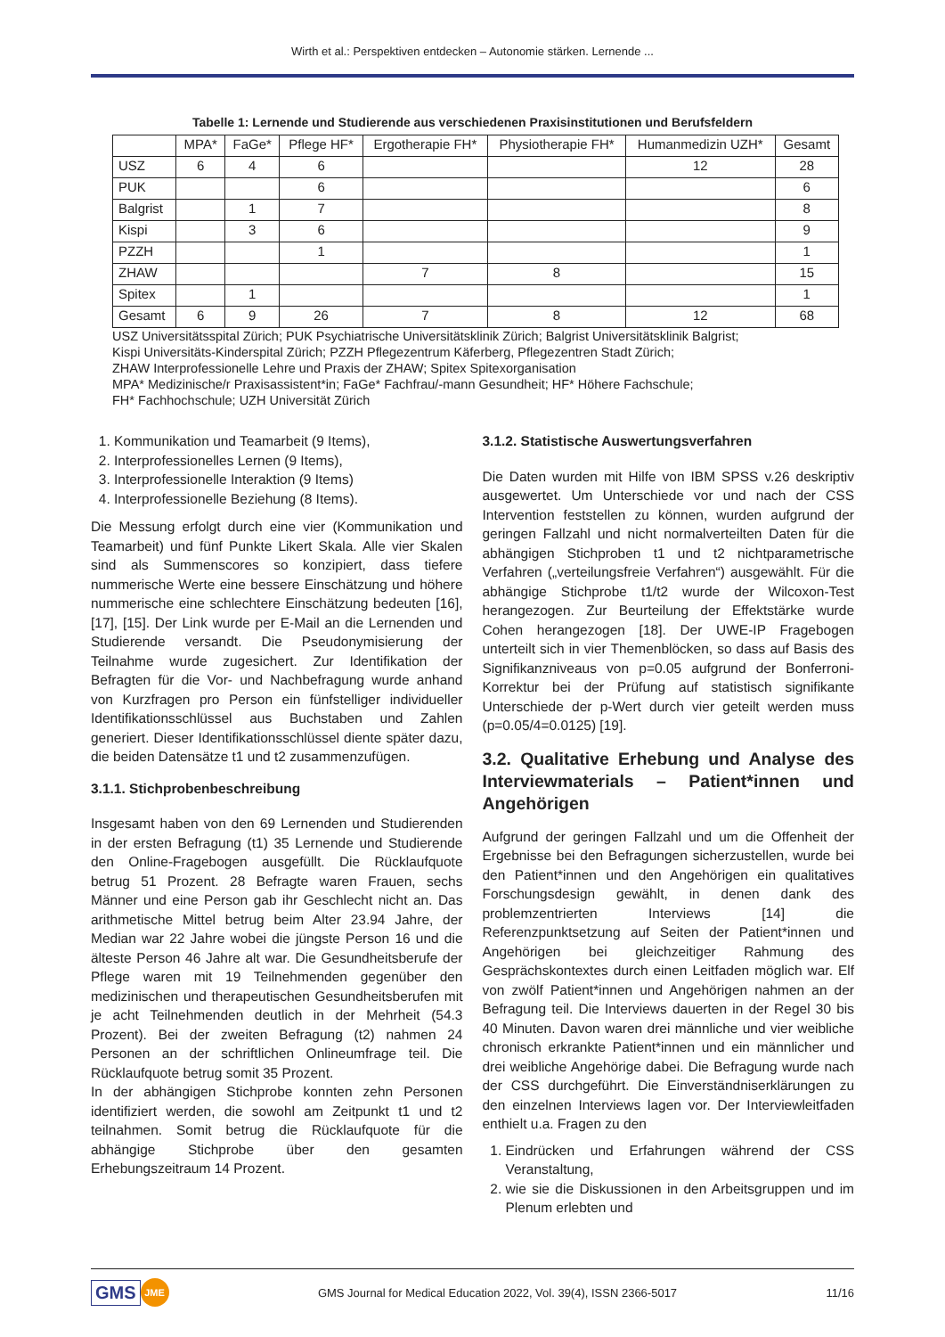Wirth et al.: Perspektiven entdecken – Autonomie stärken. Lernende ...
Tabelle 1: Lernende und Studierende aus verschiedenen Praxisinstitutionen und Berufsfeldern
| | MPA* | FaGe* | Pflege HF* | Ergotherapie FH* | Physiotherapie FH* | Humanmedizin UZH* | Gesamt |
| --- | --- | --- | --- | --- | --- | --- | --- |
| USZ | 6 | 4 | 6 | | | 12 | 28 |
| PUK | | | 6 | | | | 6 |
| Balgrist | | 1 | 7 | | | | 8 |
| Kispi | | 3 | 6 | | | | 9 |
| PZZH | | | 1 | | | | 1 |
| ZHAW | | | | 7 | 8 | | 15 |
| Spitex | | 1 | | | | | 1 |
| Gesamt | 6 | 9 | 26 | 7 | 8 | 12 | 68 |
USZ Universitätsspital Zürich; PUK Psychiatrische Universitätsklinik Zürich; Balgrist Universitätsklinik Balgrist;
Kispi Universitäts-Kinderspital Zürich; PZZH Pflegezentrum Käferberg, Pflegezentren Stadt Zürich;
ZHAW Interprofessionelle Lehre und Praxis der ZHAW; Spitex Spitexorganisation
MPA* Medizinische/r Praxisassistent*in; FaGe* Fachfrau/-mann Gesundheit; HF* Höhere Fachschule;
FH* Fachhochschule; UZH Universität Zürich
1. Kommunikation und Teamarbeit (9 Items),
2. Interprofessionelles Lernen (9 Items),
3. Interprofessionelle Interaktion (9 Items)
4. Interprofessionelle Beziehung (8 Items).
Die Messung erfolgt durch eine vier (Kommunikation und Teamarbeit) und fünf Punkte Likert Skala. Alle vier Skalen sind als Summenscores so konzipiert, dass tiefere nummerische Werte eine bessere Einschätzung und höhere nummerische eine schlechtere Einschätzung bedeuten [16], [17], [15]. Der Link wurde per E-Mail an die Lernenden und Studierende versandt. Die Pseudonymisierung der Teilnahme wurde zugesichert. Zur Identifikation der Befragten für die Vor- und Nachbefragung wurde anhand von Kurzfragen pro Person ein fünfstelliger individueller Identifikationsschlüssel aus Buchstaben und Zahlen generiert. Dieser Identifikationsschlüssel diente später dazu, die beiden Datensätze t1 und t2 zusammenzufügen.
3.1.1. Stichprobenbeschreibung
Insgesamt haben von den 69 Lernenden und Studierenden in der ersten Befragung (t1) 35 Lernende und Studierende den Online-Fragebogen ausgefüllt. Die Rücklaufquote betrug 51 Prozent. 28 Befragte waren Frauen, sechs Männer und eine Person gab ihr Geschlecht nicht an. Das arithmetische Mittel betrug beim Alter 23.94 Jahre, der Median war 22 Jahre wobei die jüngste Person 16 und die älteste Person 46 Jahre alt war. Die Gesundheitsberufe der Pflege waren mit 19 Teilnehmenden gegenüber den medizinischen und therapeutischen Gesundheitsberufen mit je acht Teilnehmenden deutlich in der Mehrheit (54.3 Prozent). Bei der zweiten Befragung (t2) nahmen 24 Personen an der schriftlichen Onlineumfrage teil. Die Rücklaufquote betrug somit 35 Prozent.
In der abhängigen Stichprobe konnten zehn Personen identifiziert werden, die sowohl am Zeitpunkt t1 und t2 teilnahmen. Somit betrug die Rücklaufquote für die abhängige Stichprobe über den gesamten Erhebungszeitraum 14 Prozent.
3.1.2. Statistische Auswertungsverfahren
Die Daten wurden mit Hilfe von IBM SPSS v.26 deskriptiv ausgewertet. Um Unterschiede vor und nach der CSS Intervention feststellen zu können, wurden aufgrund der geringen Fallzahl und nicht normalverteilten Daten für die abhängigen Stichproben t1 und t2 nichtparametrische Verfahren („verteilungsfreie Verfahren“) ausgewählt. Für die abhängige Stichprobe t1/t2 wurde der Wilcoxon-Test herangezogen. Zur Beurteilung der Effektstärke wurde Cohen herangezogen [18]. Der UWE-IP Fragebogen unterteilt sich in vier Themenblöcken, so dass auf Basis des Signifikanzniveaus von p=0.05 aufgrund der Bonferroni-Korrektur bei der Prüfung auf statistisch signifikante Unterschiede der p-Wert durch vier geteilt werden muss (p=0.05/4=0.0125) [19].
3.2. Qualitative Erhebung und Analyse des Interviewmaterials – Patient*innen und Angehörigen
Aufgrund der geringen Fallzahl und um die Offenheit der Ergebnisse bei den Befragungen sicherzustellen, wurde bei den Patient*innen und den Angehörigen ein qualitatives Forschungsdesign gewählt, in denen dank des problemzentrierten Interviews [14] die Referenzpunktsetzung auf Seiten der Patient*innen und Angehörigen bei gleichzeitiger Rahmung des Gesprächskontextes durch einen Leitfaden möglich war. Elf von zwölf Patient*innen und Angehörigen nahmen an der Befragung teil. Die Interviews dauerten in der Regel 30 bis 40 Minuten. Davon waren drei männliche und vier weibliche chronisch erkrankte Patient*innen und ein männlicher und drei weibliche Angehörige dabei. Die Befragung wurde nach der CSS durchgeführt. Die Einverständniserklärungen zu den einzelnen Interviews lagen vor. Der Interviewleitfaden enthielt u.a. Fragen zu den
1. Eindrücken und Erfahrungen während der CSS Veranstaltung,
2. wie sie die Diskussionen in den Arbeitsgruppen und im Plenum erlebten und
GMS JME GMS Journal for Medical Education 2022, Vol. 39(4), ISSN 2366-5017 11/16